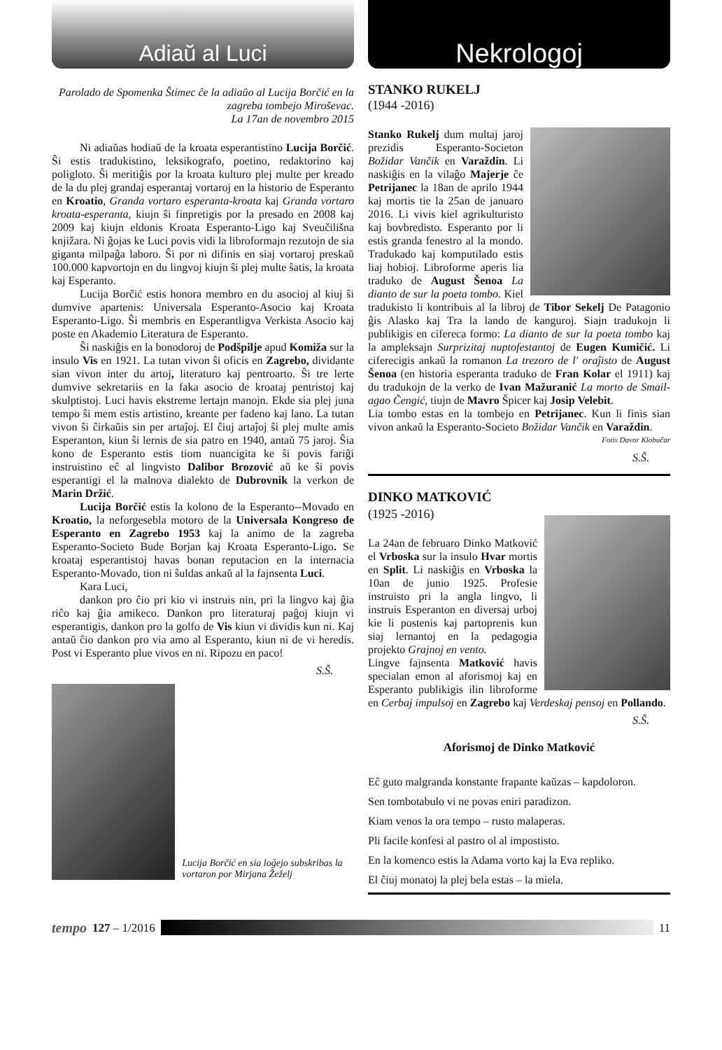Adiaŭ al Luci
Parolado de Spomenka Štimec ĉe la adiaŭo al Lucija Borčić en la zagreba tombejo Miroševac.
La 17an de novembro 2015
Ni adiaŭas hodiaŭ de la kroata esperantistino Lucija Borčić. Ŝi estis tradukistino, leksikografo, poetino, redaktorino kaj poligloto. Ŝi meritiĝis por la kroata kulturo plej multe per kreado de la du plej grandaj esperantaj vortaroj en la historio de Esperanto en Kroatio, Granda vortaro esperanta-kroata kaj Granda vortaro kroata-esperanta, kiujn ŝi finpretigis por la presado en 2008 kaj 2009 kaj kiujn eldonis Kroata Esperanto-Ligo kaj Sveučilišna knjižara. Ni ĝojas ke Luci povis vidi la libroformajn rezutojn de sia giganta milpaĝa laboro. Ŝi por ni difinis en siaj vortaroj preskaŭ 100.000 kapvortojn en du lingvoj kiujn ŝi plej multe ŝatis, la kroata kaj Esperanto.
Lucija Borčić estis honora membro en du asocioj al kiuj ŝi dumvive apartenis: Universala Esperanto-Asocio kaj Kroata Esperanto-Ligo. Ŝi membris en Esperantligva Verkista Asocio kaj poste en Akademio Literatura de Esperanto.
Ŝi naskiĝis en la bonodoroj de Podšpilje apud Komiža sur la insulo Vis en 1921. La tutan vivon ŝi oficis en Zagrebo, dividante sian vivon inter du artoj, literaturo kaj pentroarto. Ŝi tre lerte dumvive sekretariis en la faka asocio de kroataj pentristoj kaj skulptistoj. Luci havis ekstreme lertajn manojn. Ekde sia plej juna tempo ŝi mem estis artistino, kreante per fadeno kaj lano. La tutan vivon ŝi ĉirkaŭis sin per artaĵoj. El ĉiuj artaĵoj ŝi plej multe amis Esperanton, kiun ŝi lernis de sia patro en 1940, antaŭ 75 jaroj. Ŝia kono de Esperanto estis tiom nuancigita ke ŝi povis fariĝi instruistino eĉ al lingvisto Dalibor Brozović aŭ ke ŝi povis esperantigi el la malnova dialekto de Dubrovnik la verkon de Marin Držić.
Lucija Borčić estis la kolono de la Esperanto--Movado en Kroatio, la neforgesebla motoro de la Universala Kongreso de Esperanto en Zagrebo 1953 kaj la animo de la zagreba Esperanto-Societo Bude Borjan kaj Kroata Esperanto-Ligo. Se kroataj esperantistoj havas bonan reputacion en la internacia Esperanto-Movado, tion ni ŝuldas ankaŭ al la fajnsenta Luci.
Kara Luci,
dankon pro ĉio pri kio vi instruis nin, pri la lingvo kaj ĝia riĉo kaj ĝia amikeco. Dankon pro literaturaj paĝoj kiujn vi esperantigis, dankon pro la golfo de Vis kiun vi dividis kun ni. Kaj antaŭ ĉio dankon pro via amo al Esperanto, kiun ni de vi heredis. Post vi Esperanto plue vivos en ni. Ripozu en paco!
S.Š.
Lucija Borčić en sia loĝejo subskribas la vortaron por Mirjana Žeželj
Nekrologoj
STANKO RUKELJ
(1944 -2016)
Stanko Rukelj dum multaj jaroj prezidis Esperanto-Societon Božidar Vančik en Varaždin. Li naskiĝis en la vilaĝo Majerje ĉe Petrijanec la 18an de aprilo 1944 kaj mortis tie la 25an de januaro 2016. Li vivis kiel agrikulturisto kaj bovbredisto. Esperanto por li estis granda fenestro al la mondo. Tradukado kaj komputilado estis liaj hobioj. Libroforme aperis lia traduko de August Šenoa La dianto de sur la poeta tombo. Kiel tradukisto li kontribuis al la libroj de Tibor Sekelj De Patagonio ĝis Alasko kaj Tra la lando de kanguroj. Siajn tradukojn li publikigis en cifereca formo: La dianto de sur la poeta tombo kaj la ampleksajn Surprizitaj nuptofestantoj de Eugen Kumičić. Li ciferecigis ankaŭ la romanon La trezoro de l' oraĵisto de August Šenoa (en historia esperanta traduko de Fran Kolar el 1911) kaj du tradukojn de la verko de Ivan Mažuranić La morto de Smail-agao Čengić, tiujn de Mavro Špicer kaj Josip Velebit.
Lia tombo estas en la tombejo en Petrijanec. Kun li finis sian vivon ankaŭ la Esperanto-Societo Božidar Vančik en Varaždin.
Fotis Davor Klobučar
S.Š.
DINKO MATKOVIĆ
(1925 -2016)
La 24an de februaro Dinko Matković el Vrboska sur la insulo Hvar mortis en Split. Li naskiĝis en Vrboska la 10an de junio 1925. Profesie instruisto pri la angla lingvo, li instruis Esperanton en diversaj urboj kie li postenis kaj partoprenis kun siaj lernantoj en la pedagogia projekto Grajnoj en vento.
Lingve fajnsenta Matković havis specialan emon al aforismoj kaj en Esperanto publikigis ilin libroforme en Cerbaj impulsoj en Zagrebo kaj Verdeskaj pensoj en Pollando.
S.Š.
Aforismoj de Dinko Matković
Eĉ guto malgranda konstante frapante kaŭzas – kapdoloron.
Sen tombotabulo vi ne povas eniri paradizon.
Kiam venos la ora tempo – rusto malaperas.
Pli facile konfesi al pastro ol al impostisto.
En la komenco estis la Adama vorto kaj la Eva repliko.
El ĉiuj monatoj la plej bela estas – la miela.
tempo 127 – 1/2016 11